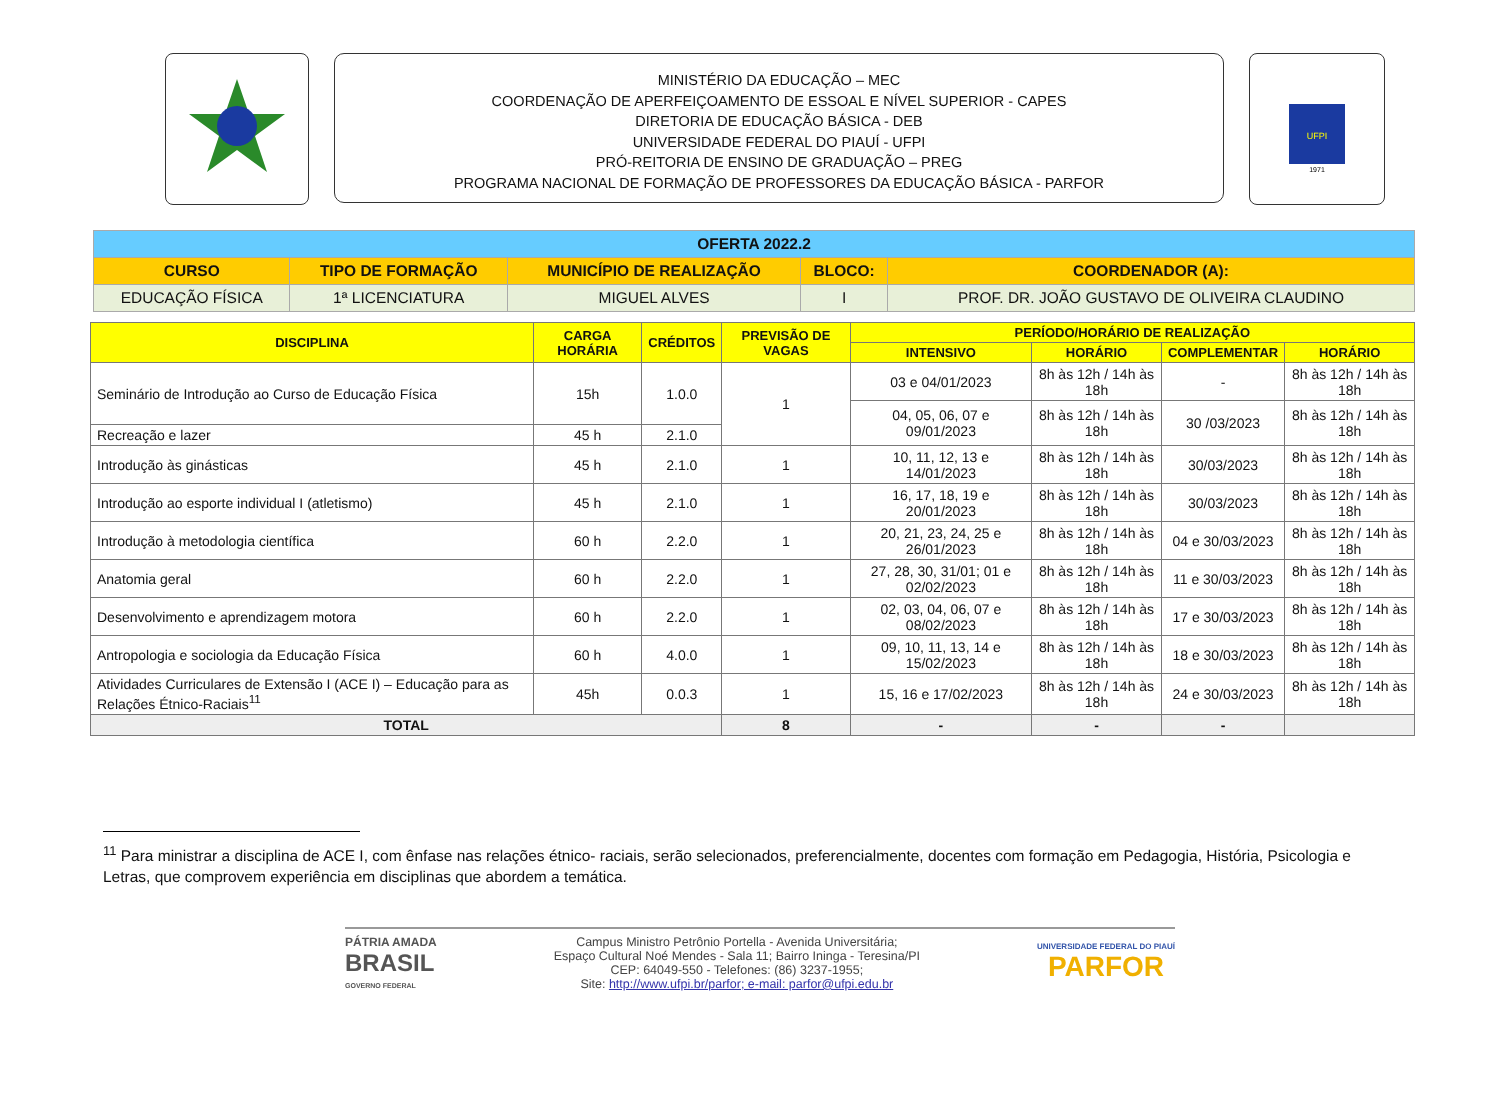MINISTÉRIO DA EDUCAÇÃO – MEC
COORDENAÇÃO DE APERFEIÇOAMENTO DE ESSOAL E NÍVEL SUPERIOR - CAPES
DIRETORIA DE EDUCAÇÃO BÁSICA - DEB
UNIVERSIDADE FEDERAL DO PIAUÍ - UFPI
PRÓ-REITORIA DE ENSINO DE GRADUAÇÃO – PREG
PROGRAMA NACIONAL DE FORMAÇÃO DE PROFESSORES DA EDUCAÇÃO BÁSICA - PARFOR
UFPI
1971
| OFERTA 2022.2 | | | | |
| CURSO | TIPO DE FORMAÇÃO | MUNICÍPIO DE REALIZAÇÃO | BLOCO: | COORDENADOR (A): |
| EDUCAÇÃO FÍSICA | 1ª LICENCIATURA | MIGUEL ALVES | I | PROF. DR. JOÃO GUSTAVO DE OLIVEIRA CLAUDINO |
| DISCIPLINA | CARGA HORÁRIA | CRÉDITOS | PREVISÃO DE VAGAS | PERÍODO/HORÁRIO DE REALIZAÇÃO | | | |
| --- | --- | --- | --- | --- | --- | --- | --- |
| | | | | INTENSIVO | HORÁRIO | COMPLEMENTAR | HORÁRIO |
| Seminário de Introdução ao Curso de Educação Física | 15h | 1.0.0 | 1 | 03 e 04/01/2023 | 8h às 12h / 14h às 18h | - | 8h às 12h / 14h às 18h |
| | | | | 04, 05, 06, 07 e 09/01/2023 | 8h às 12h / 14h às 18h | 30 /03/2023 | 8h às 12h / 14h às 18h |
| Recreação e lazer | 45 h | 2.1.0 | | | | | |
| Introdução às ginásticas | 45 h | 2.1.0 | 1 | 10, 11, 12, 13 e 14/01/2023 | 8h às 12h / 14h às 18h | 30/03/2023 | 8h às 12h / 14h às 18h |
| Introdução ao esporte individual I (atletismo) | 45 h | 2.1.0 | 1 | 16, 17, 18, 19 e 20/01/2023 | 8h às 12h / 14h às 18h | 30/03/2023 | 8h às 12h / 14h às 18h |
| Introdução à metodologia científica | 60 h | 2.2.0 | 1 | 20, 21, 23, 24, 25 e 26/01/2023 | 8h às 12h / 14h às 18h | 04 e 30/03/2023 | 8h às 12h / 14h às 18h |
| Anatomia geral | 60 h | 2.2.0 | 1 | 27, 28, 30, 31/01; 01 e 02/02/2023 | 8h às 12h / 14h às 18h | 11 e 30/03/2023 | 8h às 12h / 14h às 18h |
| Desenvolvimento e aprendizagem motora | 60 h | 2.2.0 | 1 | 02, 03, 04, 06, 07 e 08/02/2023 | 8h às 12h / 14h às 18h | 17 e 30/03/2023 | 8h às 12h / 14h às 18h |
| Antropologia e sociologia da Educação Física | 60 h | 4.0.0 | 1 | 09, 10, 11, 13, 14 e 15/02/2023 | 8h às 12h / 14h às 18h | 18 e 30/03/2023 | 8h às 12h / 14h às 18h |
| Atividades Curriculares de Extensão I (ACE I) – Educação para as Relações Étnico-Raciais<sup>11</sup> | 45h | 0.0.3 | 1 | 15, 16 e 17/02/2023 | 8h às 12h / 14h às 18h | 24 e 30/03/2023 | 8h às 12h / 14h às 18h |
| TOTAL | | | 8 | - | - | - | |
<sup>11</sup> Para ministrar a disciplina de ACE I, com ênfase nas relações étnico- raciais, serão selecionados, preferencialmente, docentes com formação em Pedagogia, História, Psicologia e Letras, que comprovem experiência em disciplinas que abordem a temática.
PÁTRIA AMADA
BRASIL
GOVERNO FEDERAL
Campus Ministro Petrônio Portella - Avenida Universitária;
Espaço Cultural Noé Mendes - Sala 11; Bairro Ininga - Teresina/PI
CEP: 64049-550 - Telefones: (86) 3237-1955;
Site: http://www.ufpi.br/parfor; e-mail: parfor@ufpi.edu.br
UNIVERSIDADE FEDERAL DO PIAUÍ
PARFOR